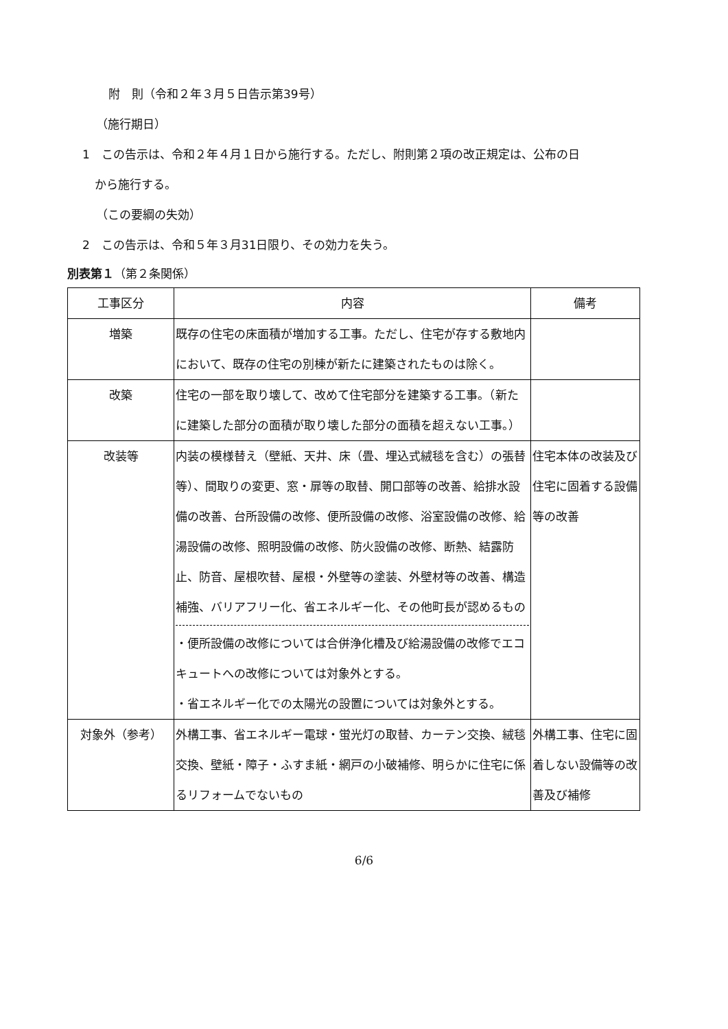附　則（令和２年３月５日告示第39号）
（施行期日）
1　この告示は、令和２年４月１日から施行する。ただし、附則第２項の改正規定は、公布の日
から施行する。
（この要綱の失効）
2　この告示は、令和５年３月31日限り、その効力を失う。
別表第１（第２条関係）
| 工事区分 | 内容 | 備考 |
| --- | --- | --- |
| 増築 | 既存の住宅の床面積が増加する工事。ただし、住宅が存する敷地内において、既存の住宅の別棟が新たに建築されたものは除く。 | |
| 改築 | 住宅の一部を取り壊して、改めて住宅部分を建築する工事。（新たに建築した部分の面積が取り壊した部分の面積を超えない工事。） | |
| 改装等 | 内装の模様替え（壁紙、天井、床（畳、埋込式絨毯を含む）の張替等）、間取りの変更、窓・扉等の取替、開口部等の改善、給排水設備の改善、台所設備の改修、便所設備の改修、浴室設備の改修、給湯設備の改修、照明設備の改修、防火設備の改修、断熱、結露防止、防音、屋根吹替、屋根・外壁等の塗装、外壁材等の改善、構造補強、バリアフリー化、省エネルギー化、その他町長が認めるもの ・便所設備の改修については合併浄化槽及び給湯設備の改修でエコキュートへの改修については対象外とする。 ・省エネルギー化での太陽光の設置については対象外とする。 | 住宅本体の改装及び住宅に固着する設備等の改善 |
| 対象外（参考） | 外構工事、省エネルギー電球・蛍光灯の取替、カーテン交換、絨毯交換、壁紙・障子・ふすま紙・網戸の小破補修、明らかに住宅に係るリフォームでないもの | 外構工事、住宅に固着しない設備等の改善及び補修 |
6/6